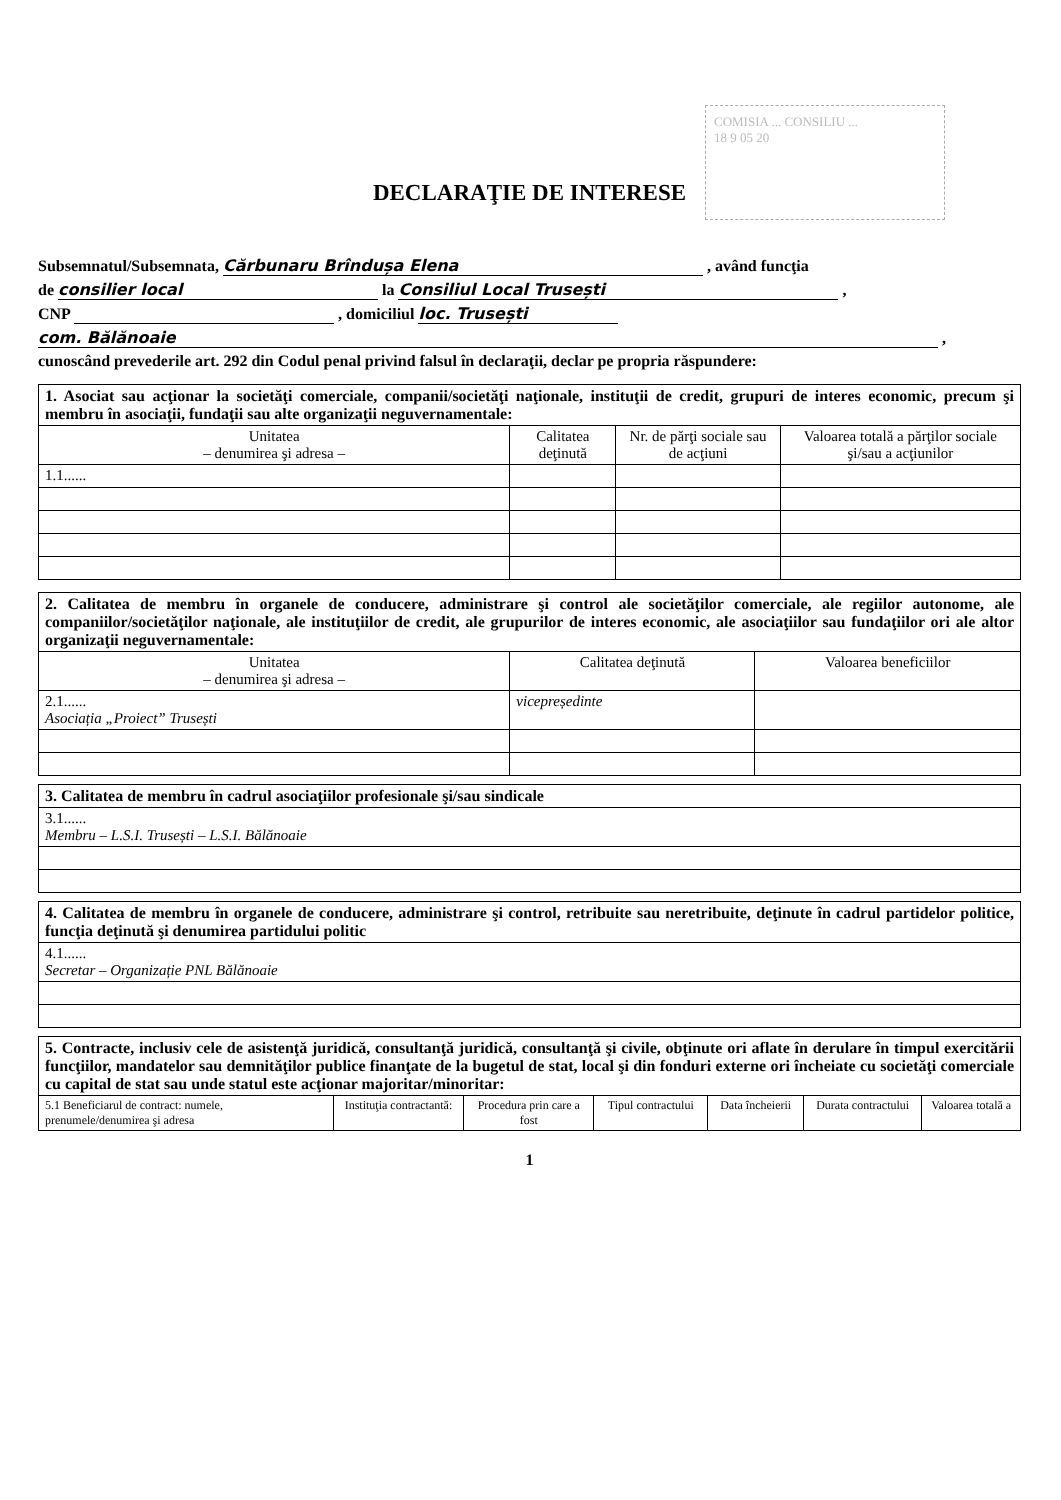COMISIA ... CONSILIU ...
18 9 05 20
DECLARAŢIE DE INTERESE
Subsemnatul/Subsemnata, Cărbunaru Brîndușa Elena , având funcţia
de consilier local la Consiliul Local Trusești ,
CNP , domiciliul loc. Trusești
com. Bălănoaie ,
cunoscând prevederile art. 292 din Codul penal privind falsul în declaraţii, declar pe propria răspundere:
| 1. Asociat sau acţionar la societăţi comerciale, companii/societăţi naţionale, instituţii de credit, grupuri de interes economic, precum şi membru în asociaţii, fundaţii sau alte organizaţii neguvernamentale: | | | |
| Unitatea – denumirea şi adresa – | Calitatea deţinută | Nr. de părţi sociale sau de acţiuni | Valoarea totală a părţilor sociale şi/sau a acţiunilor |
| 1.1...... | | | |
| 2. Calitatea de membru în organele de conducere, administrare şi control ale societăţilor comerciale, ale regiilor autonome, ale companiilor/societăţilor naţionale, ale instituţiilor de credit, ale grupurilor de interes economic, ale asociaţiilor sau fundaţiilor ori ale altor organizaţii neguvernamentale: | | |
| Unitatea – denumirea şi adresa – | Calitatea deţinută | Valoarea beneficiilor |
| 2.1...... Asociația „Proiect” Trusești | vicepreședinte | |
| 3. Calitatea de membru în cadrul asociaţiilor profesionale şi/sau sindicale |
| 3.1...... Membru – L.S.I. Trusești – L.S.I. Bălănoaie |
| 4. Calitatea de membru în organele de conducere, administrare şi control, retribuite sau neretribuite, deţinute în cadrul partidelor politice, funcţia deţinută şi denumirea partidului politic |
| 4.1...... Secretar – Organizație PNL Bălănoaie |
| 5. Contracte, inclusiv cele de asistenţă juridică, consultanţă juridică, consultanţă şi civile, obţinute ori aflate în derulare în timpul exercitării funcţiilor, mandatelor sau demnităţilor publice finanţate de la bugetul de stat, local şi din fonduri externe ori încheiate cu societăţi comerciale cu capital de stat sau unde statul este acţionar majoritar/minoritar: | | | | | | |
| 5.1 Beneficiarul de contract: numele, prenumele/denumirea şi adresa | Instituţia contractantă: | Procedura prin care a fost | Tipul contractului | Data încheierii | Durata contractului | Valoarea totală a |
1